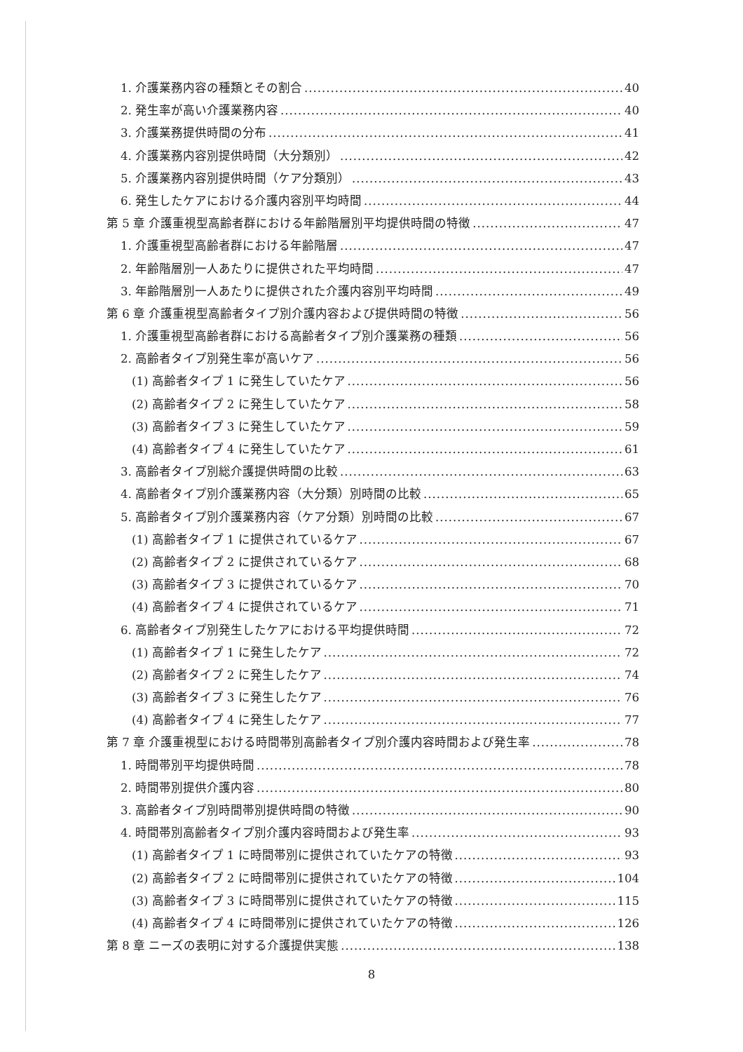1. 介護業務内容の種類とその割合 40
2. 発生率が高い介護業務内容 40
3. 介護業務提供時間の分布 41
4. 介護業務内容別提供時間（大分類別） 42
5. 介護業務内容別提供時間（ケア分類別） 43
6. 発生したケアにおける介護内容別平均時間 44
第 5 章 介護重視型高齢者群における年齢階層別平均提供時間の特徴 47
1. 介護重視型高齢者群における年齢階層 47
2. 年齢階層別一人あたりに提供された平均時間 47
3. 年齢階層別一人あたりに提供された介護内容別平均時間 49
第 6 章 介護重視型高齢者タイプ別介護内容および提供時間の特徴 56
1. 介護重視型高齢者群における高齢者タイプ別介護業務の種類 56
2. 高齢者タイプ別発生率が高いケア 56
(1) 高齢者タイプ 1 に発生していたケア 56
(2) 高齢者タイプ 2 に発生していたケア 58
(3) 高齢者タイプ 3 に発生していたケア 59
(4) 高齢者タイプ 4 に発生していたケア 61
3. 高齢者タイプ別総介護提供時間の比較 63
4. 高齢者タイプ別介護業務内容（大分類）別時間の比較 65
5. 高齢者タイプ別介護業務内容（ケア分類）別時間の比較 67
(1) 高齢者タイプ 1 に提供されているケア 67
(2) 高齢者タイプ 2 に提供されているケア 68
(3) 高齢者タイプ 3 に提供されているケア 70
(4) 高齢者タイプ 4 に提供されているケア 71
6. 高齢者タイプ別発生したケアにおける平均提供時間 72
(1) 高齢者タイプ 1 に発生したケア 72
(2) 高齢者タイプ 2 に発生したケア 74
(3) 高齢者タイプ 3 に発生したケア 76
(4) 高齢者タイプ 4 に発生したケア 77
第 7 章 介護重視型における時間帯別高齢者タイプ別介護内容時間および発生率 78
1. 時間帯別平均提供時間 78
2. 時間帯別提供介護内容 80
3. 高齢者タイプ別時間帯別提供時間の特徴 90
4. 時間帯別高齢者タイプ別介護内容時間および発生率 93
(1) 高齢者タイプ 1 に時間帯別に提供されていたケアの特徴 93
(2) 高齢者タイプ 2 に時間帯別に提供されていたケアの特徴 104
(3) 高齢者タイプ 3 に時間帯別に提供されていたケアの特徴 115
(4) 高齢者タイプ 4 に時間帯別に提供されていたケアの特徴 126
第 8 章 ニーズの表明に対する介護提供実態 138
8